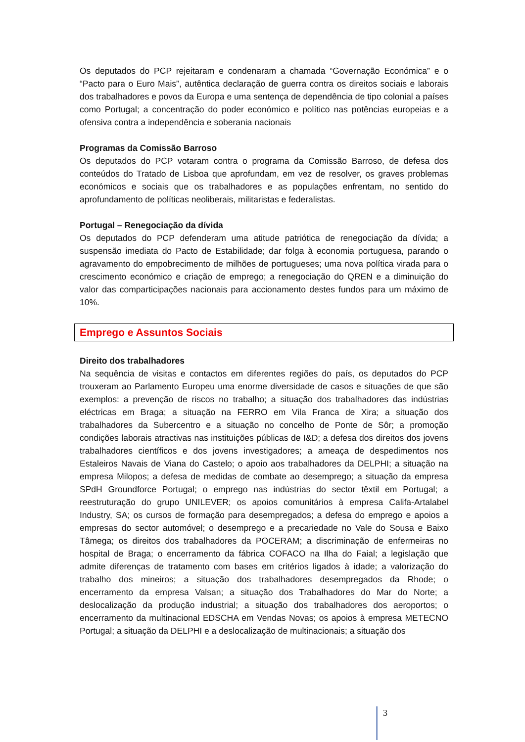Os deputados do PCP rejeitaram e condenaram a chamada “Governação Económica” e o “Pacto para o Euro Mais”, autêntica declaração de guerra contra os direitos sociais e laborais dos trabalhadores e povos da Europa e uma sentença de dependência de tipo colonial a países como Portugal; a concentração do poder económico e político nas potências europeias e a ofensiva contra a independência e soberania nacionais
Programas da Comissão Barroso
Os deputados do PCP votaram contra o programa da Comissão Barroso, de defesa dos conteúdos do Tratado de Lisboa que aprofundam, em vez de resolver, os graves problemas económicos e sociais que os trabalhadores e as populações enfrentam, no sentido do aprofundamento de políticas neoliberais, militaristas e federalistas.
Portugal – Renegociação da dívida
Os deputados do PCP defenderam uma atitude patriótica de renegociação da dívida; a suspensão imediata do Pacto de Estabilidade; dar folga à economia portuguesa, parando o agravamento do empobrecimento de milhões de portugueses; uma nova política virada para o crescimento económico e criação de emprego; a renegociação do QREN e a diminuição do valor das comparticipações nacionais para accionamento destes fundos para um máximo de 10%.
Emprego e Assuntos Sociais
Direito dos trabalhadores
Na sequência de visitas e contactos em diferentes regiões do país, os deputados do PCP trouxeram ao Parlamento Europeu uma enorme diversidade de casos e situações de que são exemplos: a prevenção de riscos no trabalho; a situação dos trabalhadores das indústrias eléctricas em Braga; a situação na FERRO em Vila Franca de Xira; a situação dos trabalhadores da Subercentro e a situação no concelho de Ponte de Sôr; a promoção condições laborais atractivas nas instituições públicas de I&D; a defesa dos direitos dos jovens trabalhadores científicos e dos jovens investigadores; a ameaça de despedimentos nos Estaleiros Navais de Viana do Castelo; o apoio aos trabalhadores da DELPHI; a situação na empresa Milopos; a defesa de medidas de combate ao desemprego; a situação da empresa SPdH Groundforce Portugal; o emprego nas indústrias do sector têxtil em Portugal; a reestruturação do grupo UNILEVER; os apoios comunitários à empresa Califa-Artalabel Industry, SA; os cursos de formação para desempregados; a defesa do emprego e apoios a empresas do sector automóvel; o desemprego e a precariedade no Vale do Sousa e Baixo Tâmega; os direitos dos trabalhadores da POCERAM; a discriminação de enfermeiras no hospital de Braga; o encerramento da fábrica COFACO na Ilha do Faial; a legislação que admite diferenças de tratamento com bases em critérios ligados à idade; a valorização do trabalho dos mineiros; a situação dos trabalhadores desempregados da Rhode; o encerramento da empresa Valsan; a situação dos Trabalhadores do Mar do Norte; a deslocalização da produção industrial; a situação dos trabalhadores dos aeroportos; o encerramento da multinacional EDSCHA em Vendas Novas; os apoios à empresa METECNO Portugal; a situação da DELPHI e a deslocalização de multinacionais; a situação dos
3